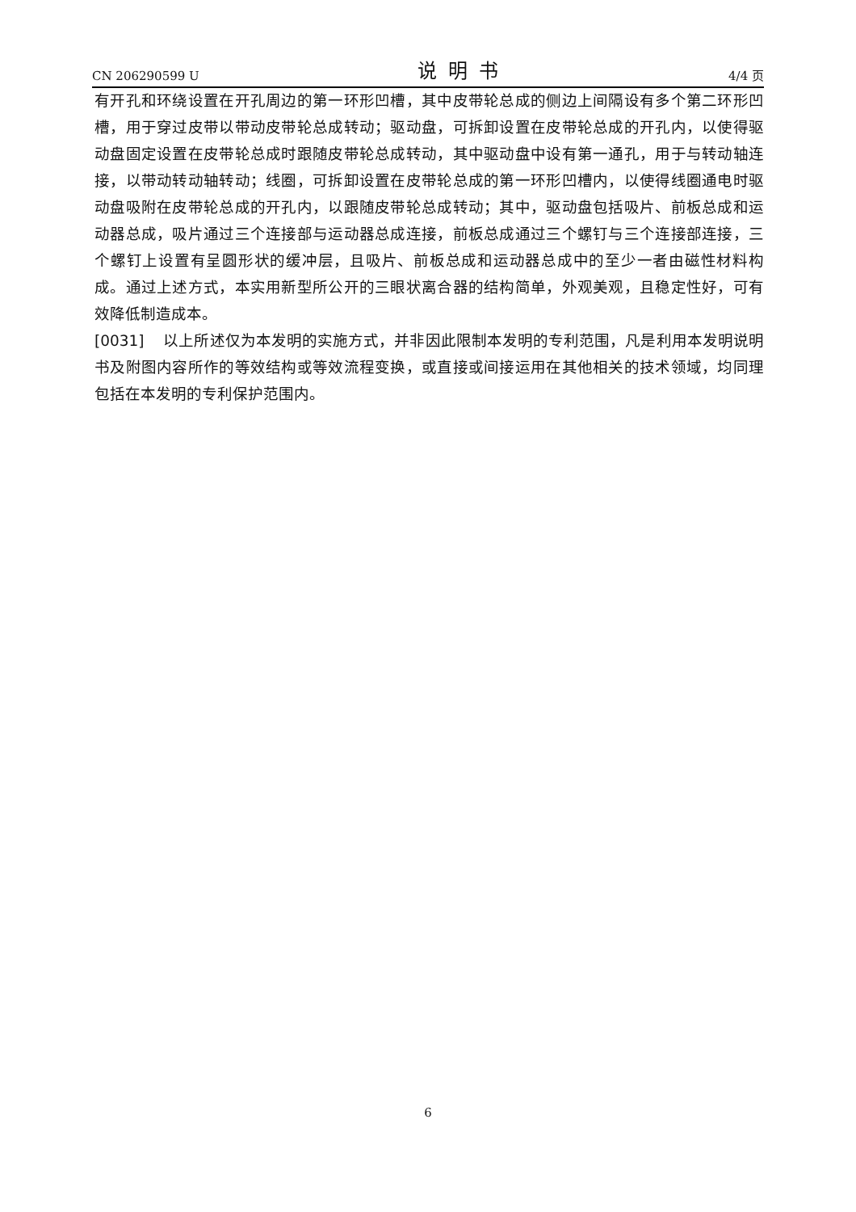CN 206290599 U 说明书 4/4 页
有开孔和环绕设置在开孔周边的第一环形凹槽，其中皮带轮总成的侧边上间隔设有多个第二环形凹槽，用于穿过皮带以带动皮带轮总成转动；驱动盘，可拆卸设置在皮带轮总成的开孔内，以使得驱动盘固定设置在皮带轮总成时跟随皮带轮总成转动，其中驱动盘中设有第一通孔，用于与转动轴连接，以带动转动轴转动；线圈，可拆卸设置在皮带轮总成的第一环形凹槽内，以使得线圈通电时驱动盘吸附在皮带轮总成的开孔内，以跟随皮带轮总成转动；其中，驱动盘包括吸片、前板总成和运动器总成，吸片通过三个连接部与运动器总成连接，前板总成通过三个螺钉与三个连接部连接，三个螺钉上设置有呈圆形状的缓冲层，且吸片、前板总成和运动器总成中的至少一者由磁性材料构成。通过上述方式，本实用新型所公开的三眼状离合器的结构简单，外观美观，且稳定性好，可有效降低制造成本。
[0031] 以上所述仅为本发明的实施方式，并非因此限制本发明的专利范围，凡是利用本发明说明书及附图内容所作的等效结构或等效流程变换，或直接或间接运用在其他相关的技术领域，均同理包括在本发明的专利保护范围内。
6